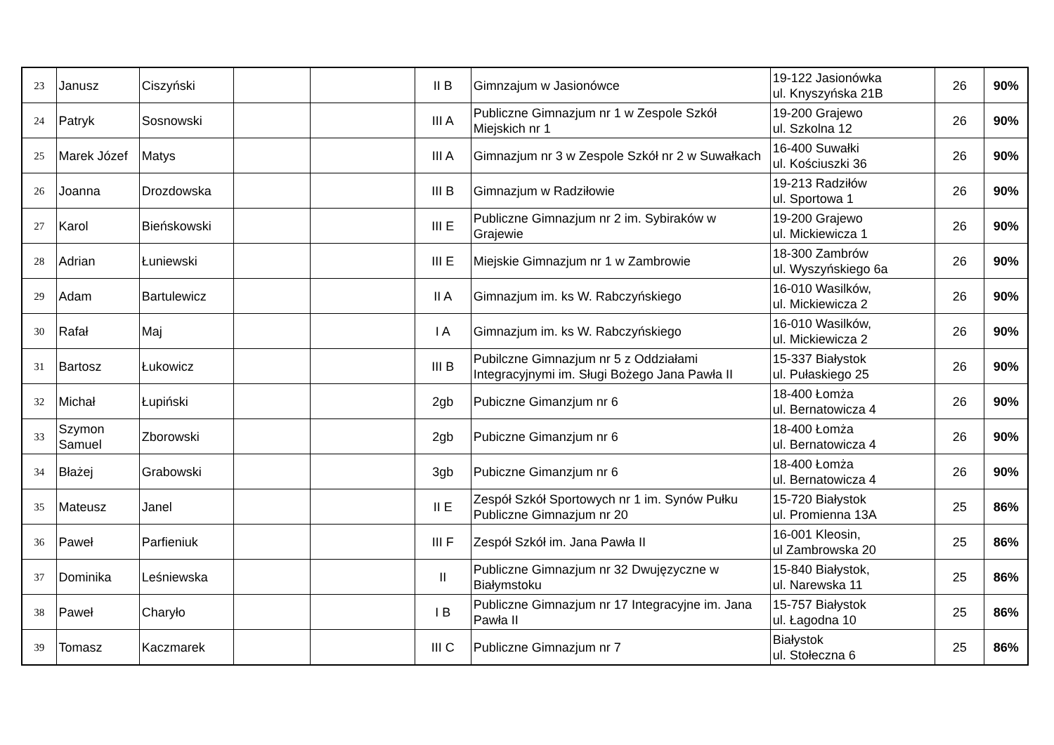| 23 | Janusz | Ciszyński | | | II B | Gimnzajum w Jasionówce | 19-122 Jasionówka ul. Knyszyńska 21B | 26 | 90% |
| 24 | Patryk | Sosnowski | | | III A | Publiczne Gimnazjum nr 1 w Zespole Szkół Miejskich nr 1 | 19-200 Grajewo ul. Szkolna 12 | 26 | 90% |
| 25 | Marek Józef | Matys | | | III A | Gimnazjum nr 3 w Zespole Szkół nr 2 w Suwałkach | 16-400 Suwałki ul. Kościuszki 36 | 26 | 90% |
| 26 | Joanna | Drozdowska | | | III B | Gimnazjum w Radziłowie | 19-213 Radziłów ul. Sportowa 1 | 26 | 90% |
| 27 | Karol | Bieńskowski | | | III E | Publiczne Gimnazjum nr 2 im. Sybiraków w Grajewie | 19-200 Grajewo ul. Mickiewicza 1 | 26 | 90% |
| 28 | Adrian | Łuniewski | | | III E | Miejskie Gimnazjum nr 1 w Zambrowie | 18-300 Zambrów ul. Wyszyńskiego 6a | 26 | 90% |
| 29 | Adam | Bartulewicz | | | II A | Gimnazjum im. ks W. Rabczyńskiego | 16-010 Wasilków, ul. Mickiewicza 2 | 26 | 90% |
| 30 | Rafał | Maj | | | I A | Gimnazjum im. ks W. Rabczyńskiego | 16-010 Wasilków, ul. Mickiewicza 2 | 26 | 90% |
| 31 | Bartosz | Łukowicz | | | III B | Pubilczne Gimnazjum nr 5 z Oddziałami Integracyjnymi im. Sługi Bożego Jana Pawła II | 15-337 Białystok ul. Pułaskiego 25 | 26 | 90% |
| 32 | Michał | Łupiński | | | 2gb | Pubiczne Gimanzjum nr 6 | 18-400 Łomża ul. Bernatowicza 4 | 26 | 90% |
| 33 | Szymon Samuel | Zborowski | | | 2gb | Pubiczne Gimanzjum nr 6 | 18-400 Łomża ul. Bernatowicza 4 | 26 | 90% |
| 34 | Błażej | Grabowski | | | 3gb | Pubiczne Gimanzjum nr 6 | 18-400 Łomża ul. Bernatowicza 4 | 26 | 90% |
| 35 | Mateusz | Janel | | | II E | Zespół Szkół Sportowych nr 1 im. Synów Pułku Publiczne Gimnazjum nr 20 | 15-720 Białystok ul. Promienna 13A | 25 | 86% |
| 36 | Paweł | Parfieniuk | | | III F | Zespół Szkół im. Jana Pawła II | 16-001 Kleosin, ul Zambrowska 20 | 25 | 86% |
| 37 | Dominika | Leśniewska | | | II | Publiczne Gimnazjum nr 32 Dwujęzyczne w Białymstoku | 15-840 Białystok, ul. Narewska 11 | 25 | 86% |
| 38 | Paweł | Charyło | | | I B | Publiczne Gimnazjum nr 17 Integracyjne im. Jana Pawła II | 15-757 Białystok ul. Łagodna 10 | 25 | 86% |
| 39 | Tomasz | Kaczmarek | | | III C | Publiczne Gimnazjum nr 7 | Białystok ul. Stołeczna 6 | 25 | 86% |